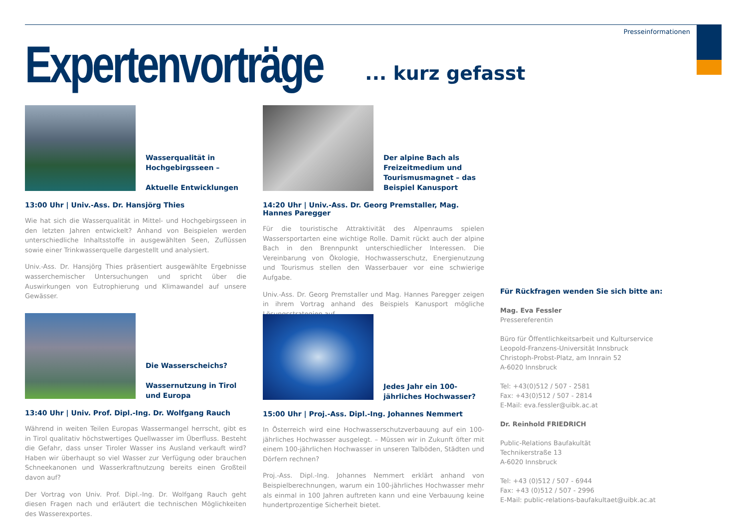Presseinformationen
Expertenvorträge ... kurz gefasst
Wasserqualität in Hochgebirgsseen –
Aktuelle Entwicklungen
13:00 Uhr | Univ.-Ass. Dr. Hansjörg Thies
Wie hat sich die Wasserqualität in Mittel- und Hochgebirgsseen in den letzten Jahren entwickelt? Anhand von Beispielen werden unterschiedliche Inhaltsstoffe in ausgewählten Seen, Zuflüssen sowie einer Trinkwasserquelle dargestellt und analysiert.
Univ.-Ass. Dr. Hansjörg Thies präsentiert ausgewählte Ergebnisse wasserchemischer Untersuchungen und spricht über die Auswirkungen von Eutrophierung und Klimawandel auf unsere Gewässer.
Der alpine Bach als Freizeitmedium und Tourismusmagnet – das Beispiel Kanusport
14:20 Uhr | Univ.-Ass. Dr. Georg Premstaller, Mag. Hannes Paregger
Für die touristische Attraktivität des Alpenraums spielen Wassersportarten eine wichtige Rolle. Damit rückt auch der alpine Bach in den Brennpunkt unterschiedlicher Interessen. Die Vereinbarung von Ökologie, Hochwasserschutz, Energienutzung und Tourismus stellen den Wasserbauer vor eine schwierige Aufgabe.
Univ.-Ass. Dr. Georg Premstaller und Mag. Hannes Paregger zeigen in ihrem Vortrag anhand des Beispiels Kanusport mögliche Lösungsstrategien auf.
Die Wasserscheichs?
Wassernutzung in Tirol und Europa
13:40 Uhr | Univ. Prof. Dipl.-Ing. Dr. Wolfgang Rauch
Während in weiten Teilen Europas Wassermangel herrscht, gibt es in Tirol qualitativ höchstwertiges Quellwasser im Überfluss. Besteht die Gefahr, dass unser Tiroler Wasser ins Ausland verkauft wird? Haben wir überhaupt so viel Wasser zur Verfügung oder brauchen Schneekanonen und Wasserkraftnutzung bereits einen Großteil davon auf?
Der Vortrag von Univ. Prof. Dipl.-Ing. Dr. Wolfgang Rauch geht diesen Fragen nach und erläutert die technischen Möglichkeiten des Wasserexportes.
Jedes Jahr ein 100-jährliches Hochwasser?
15:00 Uhr | Proj.-Ass. Dipl.-Ing. Johannes Nemmert
In Österreich wird eine Hochwasserschutzverbauung auf ein 100-jährliches Hochwasser ausgelegt. – Müssen wir in Zukunft öfter mit einem 100-jährlichen Hochwasser in unseren Talböden, Städten und Dörfern rechnen?
Proj.-Ass. Dipl.-Ing. Johannes Nemmert erklärt anhand von Beispielberechnungen, warum ein 100-jährliches Hochwasser mehr als einmal in 100 Jahren auftreten kann und eine Verbauung keine hundertprozentige Sicherheit bietet.
Für Rückfragen wenden Sie sich bitte an:
Mag. Eva Fessler
Pressereferentin
Büro für Öffentlichkeitsarbeit und Kulturservice
Leopold-Franzens-Universität Innsbruck
Christoph-Probst-Platz, am Innrain 52
A-6020 Innsbruck
Tel: +43(0)512 / 507 - 2581
Fax: +43(0)512 / 507 - 2814
E-Mail: eva.fessler@uibk.ac.at
Dr. Reinhold FRIEDRICH
Public-Relations Baufakultät
Technikerstraße 13
A-6020 Innsbruck
Tel: +43 (0)512 / 507 - 6944
Fax: +43 (0)512 / 507 - 2996
E-Mail: public-relations-baufakultaet@uibk.ac.at